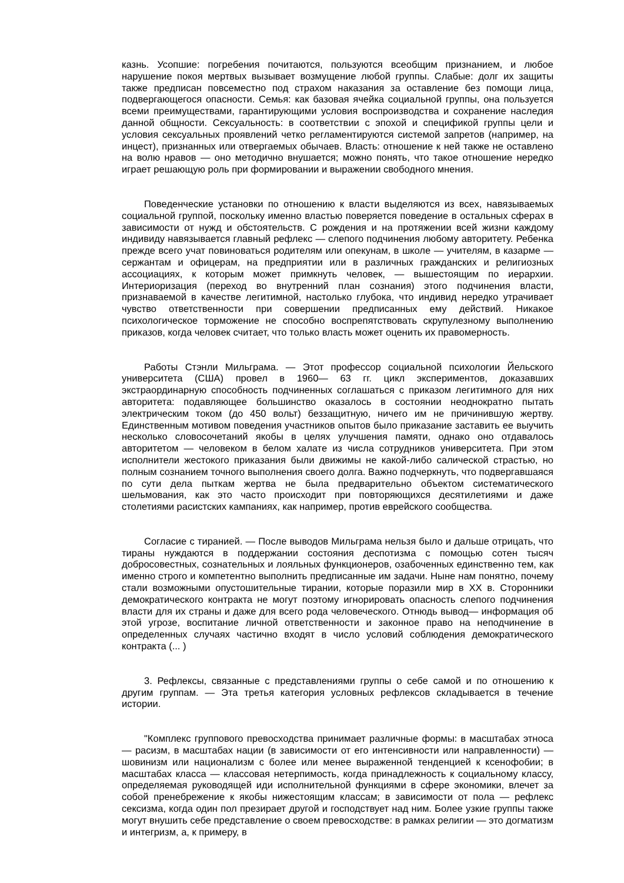казнь. Усопшие: погребения почитаются, пользуются всеобщим признанием, и любое нарушение покоя мертвых вызывает возмущение любой группы. Слабые: долг их защиты также предписан повсеместно под страхом наказания за оставление без помощи лица, подвергающегося опасности. Семья: как базовая ячейка социальной группы, она пользуется всеми преимуществами, гарантирующими условия воспроизводства и сохранение наследия данной общности. Сексуальность: в соответствии с эпохой и спецификой группы цели и условия сексуальных проявлений четко регламентируются системой запретов (например, на инцест), признанных или отвергаемых обычаев. Власть: отношение к ней также не оставлено на волю нравов — оно методично внушается; можно понять, что такое отношение нередко играет решающую роль при формировании и выражении свободного мнения.
Поведенческие установки по отношению к власти выделяются из всех, навязываемых социальной группой, поскольку именно властью поверяется поведение в остальных сферах в зависимости от нужд и обстоятельств. С рождения и на протяжении всей жизни каждому индивиду навязывается главный рефлекс — слепого подчинения любому авторитету. Ребенка прежде всего учат повиноваться родителям или опекунам, в школе — учителям, в казарме — сержантам и офицерам, на предприятии или в различных гражданских и религиозных ассоциациях, к которым может примкнуть человек, — вышестоящим по иерархии. Интериоризация (переход во внутренний план сознания) этого подчинения власти, признаваемой в качестве легитимной, настолько глубока, что индивид нередко утрачивает чувство ответственности при совершении предписанных ему действий. Никакое психологическое торможение не способно воспрепятствовать скрупулезному выполнению приказов, когда человек считает, что только власть может оценить их правомерность.
Работы Стэнли Мильграма. — Этот профессор социальной психологии Йельского университета (США) провел в 1960— 63 гг. цикл экспериментов, доказавших экстраординарную способность подчиненных соглашаться с приказом легитимного для них авторитета: подавляющее большинство оказалось в состоянии неоднократно пытать электрическим током (до 450 вольт) беззащитную, ничего им не причинившую жертву. Единственным мотивом поведения участников опытов было приказание заставить ее выучить несколько словосочетаний якобы в целях улучшения памяти, однако оно отдавалось авторитетом — человеком в белом халате из числа сотрудников университета. При этом исполнители жестокого приказания были движимы не какой-либо салической страстью, но полным сознанием точного выполнения своего долга. Важно подчеркнуть, что подвергавшаяся по сути дела пыткам жертва не была предварительно объектом систематического шельмования, как это часто происходит при повторяющихся десятилетиями и даже столетиями расистских кампаниях, как например, против еврейского сообщества.
Согласие с тиранией. — После выводов Мильграма нельзя было и дальше отрицать, что тираны нуждаются в поддержании состояния деспотизма с помощью сотен тысяч добросовестных, сознательных и лояльных функционеров, озабоченных единственно тем, как именно строго и компетентно выполнить предписанные им задачи. Ныне нам понятно, почему стали возможными опустошительные тирании, которые поразили мир в XX в. Сторонники демократического контракта не могут поэтому игнорировать опасность слепого подчинения власти для их страны и даже для всего рода человеческого. Отнюдь вывод— информация об этой угрозе, воспитание личной ответственности и законное право на неподчинение в определенных случаях частично входят в число условий соблюдения демократического контракта (... )
3. Рефлексы, связанные с представлениями группы о себе самой и по отношению к другим группам. — Эта третья категория условных рефлексов складывается в течение истории.
"Комплекс группового превосходства принимает различные формы: в масштабах этноса — расизм, в масштабах нации (в зависимости от его интенсивности или направленности) — шовинизм или национализм с более или менее выраженной тенденцией к ксенофобии; в масштабах класса — классовая нетерпимость, когда принадлежность к социальному классу, определяемая руководящей иди исполнительной функциями в сфере экономики, влечет за собой пренебрежение к якобы нижестоящим классам; в зависимости от пола — рефлекс сексизма, когда один пол презирает другой и господствует над ним. Более узкие группы также могут внушить себе представление о своем превосходстве: в рамках религии — это догматизм и интегризм, а, к примеру, в